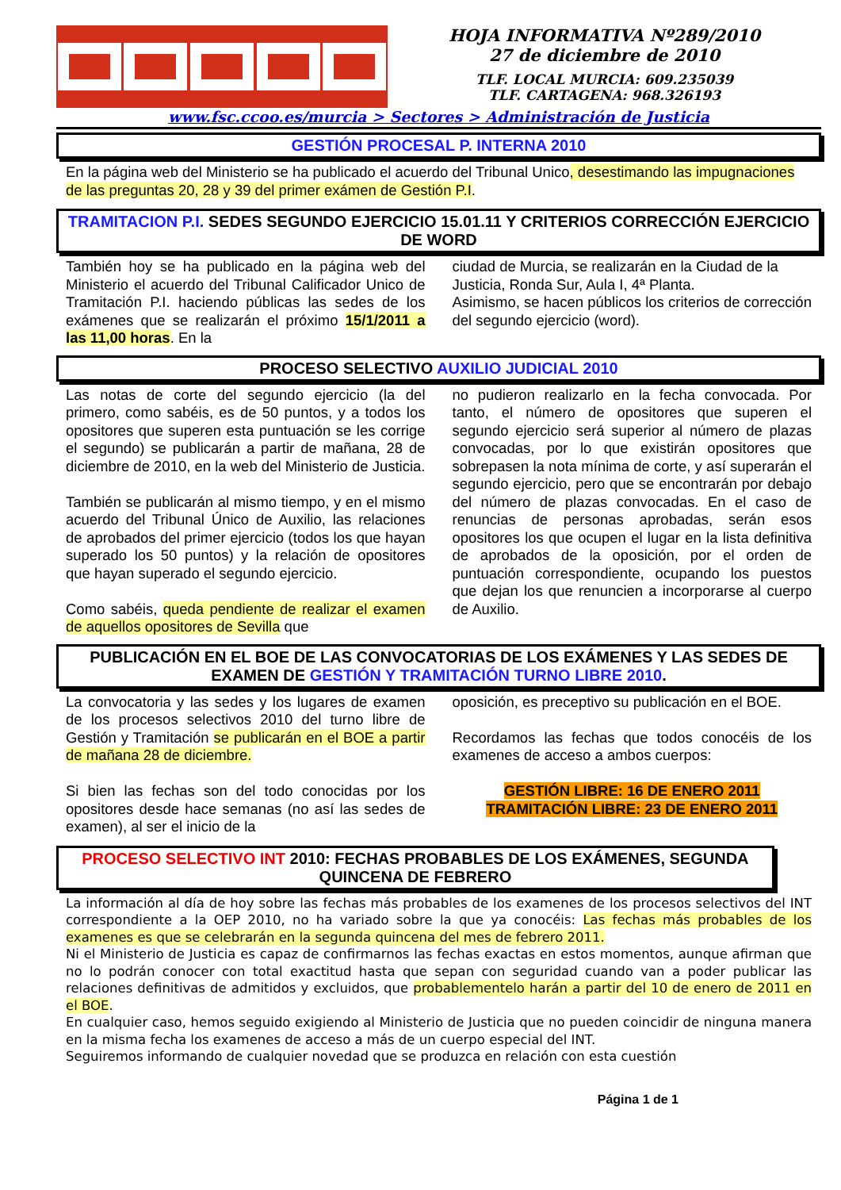HOJA INFORMATIVA Nº289/2010
27 de diciembre de 2010
TLF. LOCAL MURCIA: 609.235039
TLF. CARTAGENA: 968.326193
www.fsc.ccoo.es/murcia > Sectores > Administración de Justicia
GESTIÓN PROCESAL P. INTERNA 2010
En la página web del Ministerio se ha publicado el acuerdo del Tribunal Unico, desestimando las impugnaciones de las preguntas 20, 28 y 39 del primer exámen de Gestión P.I.
TRAMITACION P.I. SEDES SEGUNDO EJERCICIO 15.01.11 Y CRITERIOS CORRECCIÓN EJERCICIO DE WORD
También hoy se ha publicado en la página web del Ministerio el acuerdo del Tribunal Calificador Unico de Tramitación P.I. haciendo públicas las sedes de los exámenes que se realizarán el próximo 15/1/2011 a las 11,00 horas. En la
ciudad de Murcia, se realizarán en la Ciudad de la Justicia, Ronda Sur, Aula I, 4ª Planta.
Asimismo, se hacen públicos los criterios de corrección del segundo ejercicio (word).
PROCESO SELECTIVO AUXILIO JUDICIAL 2010
Las notas de corte del segundo ejercicio (la del primero, como sabéis, es de 50 puntos, y a todos los opositores que superen esta puntuación se les corrige el segundo) se publicarán a partir de mañana, 28 de diciembre de 2010, en la web del Ministerio de Justicia.
También se publicarán al mismo tiempo, y en el mismo acuerdo del Tribunal Único de Auxilio, las relaciones de aprobados del primer ejercicio (todos los que hayan superado los 50 puntos) y la relación de opositores que hayan superado el segundo ejercicio.
Como sabéis, queda pendiente de realizar el examen de aquellos opositores de Sevilla que
no pudieron realizarlo en la fecha convocada. Por tanto, el número de opositores que superen el segundo ejercicio será superior al número de plazas convocadas, por lo que existirán opositores que sobrepasen la nota mínima de corte, y así superarán el segundo ejercicio, pero que se encontrarán por debajo del número de plazas convocadas. En el caso de renuncias de personas aprobadas, serán esos opositores los que ocupen el lugar en la lista definitiva de aprobados de la oposición, por el orden de puntuación correspondiente, ocupando los puestos que dejan los que renuncien a incorporarse al cuerpo de Auxilio.
PUBLICACIÓN EN EL BOE DE LAS CONVOCATORIAS DE LOS EXÁMENES Y LAS SEDES DE EXAMEN DE GESTIÓN Y TRAMITACIÓN TURNO LIBRE 2010.
La convocatoria y las sedes y los lugares de examen de los procesos selectivos 2010 del turno libre de Gestión y Tramitación se publicarán en el BOE a partir de mañana 28 de diciembre.
Si bien las fechas son del todo conocidas por los opositores desde hace semanas (no así las sedes de examen), al ser el inicio de la
oposición, es preceptivo su publicación en el BOE.
Recordamos las fechas que todos conocéis de los examenes de acceso a ambos cuerpos:
GESTIÓN LIBRE: 16 DE ENERO 2011
TRAMITACIÓN LIBRE: 23 DE ENERO 2011
PROCESO SELECTIVO INT 2010: FECHAS PROBABLES DE LOS EXÁMENES, SEGUNDA QUINCENA DE FEBRERO
La información al día de hoy sobre las fechas más probables de los examenes de los procesos selectivos del INT correspondiente a la OEP 2010, no ha variado sobre la que ya conocéis: Las fechas más probables de los examenes es que se celebrarán en la segunda quincena del mes de febrero 2011.
Ni el Ministerio de Justicia es capaz de confirmarnos las fechas exactas en estos momentos, aunque afirman que no lo podrán conocer con total exactitud hasta que sepan con seguridad cuando van a poder publicar las relaciones definitivas de admitidos y excluidos, que probablementelo harán a partir del 10 de enero de 2011 en el BOE.
En cualquier caso, hemos seguido exigiendo al Ministerio de Justicia que no pueden coincidir de ninguna manera en la misma fecha los examenes de acceso a más de un cuerpo especial del INT.
Seguiremos informando de cualquier novedad que se produzca en relación con esta cuestión
Página 1 de 1